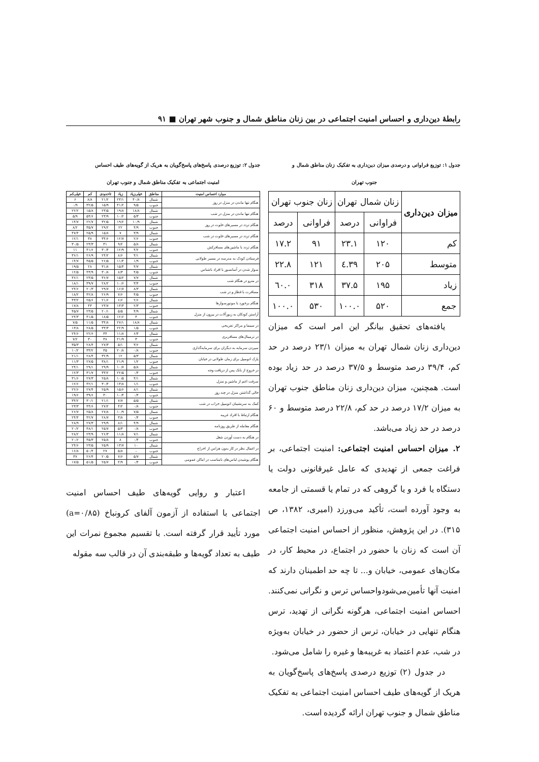رابطهٔ دین‌داری و احساس امنیت اجتماعی در بین زنان مناطق شمال و جنوب شهر تهران ■ ۹۱
جدول ۱: توزیع فراوانی و درصدی میزان دین‌داری به تفکیک زنان مناطق شمال و
جنوب تهران
| میزان دین‌داری | زنان شمال تهران | | زنان جنوب تهران | |
| --- | --- | --- | --- | --- |
| | فراوانی | درصد | فراوانی | درصد |
| کم | ۱۲۰ | ۲۳.۱ | ۹۱ | ۱۷.۲ |
| متوسط | ۲۰۵ | ۳۹.٤ | ۱۲۱ | ۲۲.۸ |
| زیاد | ۱۹۵ | ۳۷.۵ | ۳۱۸ | ٦۰.۰ |
| جمع | ۵۲۰ | ۱۰۰.۰ | ۵۳۰ | ۱۰۰.۰ |
یافته‌های تحقیق بیانگر این امر است که میزان دین‌داری زنان شمال تهران به میزان ۲۳/۱ درصد در حد کم، ۳۹/۴ درصد متوسط و ۳۷/۵ درصد در حد زیاد بوده است. همچنین، میزان دین‌داری زنان مناطق جنوب تهران به میزان ۱۷/۲ درصد در حد کم، ۲۲/۸ درصد متوسط و ۶۰ درصد در حد زیاد می‌باشد.
۲. میزان احساس امنیت اجتماعی: امنیت اجتماعی، بر فراغت جمعی از تهدیدی که عامل غیرقانونی دولت یا دستگاه یا فرد و یا گروهی که در تمام یا قسمتی از جامعه به وجود آورده است، تأکید می‌ورزد (امیری، ۱۳۸۲، ص ۳۱۵). در این پژوهش، منظور از احساس امنیت اجتماعی آن است که زنان با حضور در اجتماع، در محیط کار، در مکان‌های عمومی، خیابان و... تا چه حد اطمینان دارند که امنیت آنها تأمین‌می‌شودواحساس ترس و نگرانی نمی‌کنند. احساس امنیت اجتماعی، هرگونه نگرانی از تهدید، ترس هنگام تنهایی در خیابان، ترس از حضور در خیابان به‌ویژه در شب، عدم اعتماد به غریبه‌ها و غیره را شامل می‌شود.
در جدول (۲) توزیع درصدی پاسخ‌های پاسخ‌گویان به هریک از گویه‌های طیف احساس امنیت اجتماعی به تفکیک مناطق شمال و جنوب تهران ارائه گردیده است.
جدول ۲: توزیع درصدی پاسخ‌های پاسخ‌گویان به هریک از گویه‌های طیف احساس
امنیت اجتماعی به تفکیک مناطق شمال و جنوب تهران
| موارد احساس امنیت | مناطق | خیلی‌زیاد | زیاد | تاحدودی | کم | خیلی‌کم |
| --- | --- | --- | --- | --- | --- | --- |
| هنگام تنها ماندن در منزل در روز | شمال | ۴۰/۸ | ۲۳/۱ | ۲۱/۲ | ۸/۸ | ۶ |
| | جنوب | ۹/۵ | ۴۱/۲ | ۱۵/۹ | ۳۲/۵ | ۰/۹ |
| هنگام تنها ماندن در منزل در شب | شمال | ۱۸/۸ | ۱۹/۸ | ۲۳/۵ | ۱۵/۸ | ۲۲/۲ |
| | جنوب | ۵/۳ | ۱۰/۲ | ۲۳/۹ | ۵۴/۶ | ۵/۹ |
| هنگام تردد در مسیرهای خلوت در روز | شمال | ۱۰/۹ | ۱۹/۲ | ۳۲/۵ | ۲۲/۷ | ۱۴/۷ |
| | جنوب | ۴/۹ | ۲۲ | ۲۹/۲ | ۳۵/۷ | ۸/۲ |
| هنگام تردد در مسیرهای خلوت در شب | شمال | ۳/۹ | ۷ | ۱۵/۸ | ۲۵/۹ | ۴۷/۴ |
| | جنوب | ۲/۶ | ۱۲/۷ | ۳۴/۶ | ۳۸ | ۱۲/۱ |
| هنگام تردد با ماشین‌های مسافرکش | شمال | ۵/۸ | ۹/۲ | ۳۱ | ۲۳/۳ | ۳۰/۵ |
| | جنوب | ۴/۲ | ۱۲/۹ | ۳۰/۴ | ۴۱/۶ | ۱۱ |
| فرستادن کودک به مدرسه در مسیر طولانی | شمال | ۴/۱ | ۸/۶ | ۲۴/۲ | ۲۶/۹ | ۳۶/۱ |
| | جنوب | ۱/۹ | ۱۱/۴ | ۲۶/۵ | ۴۵/۵ | ۱۴/۷ |
| سوار شدن در آسانسور با افراد ناشناس | شمال | ۴/۷ | ۱۵/۴ | ۳۱/۸ | ۲۸ | ۱۹/۵ |
| | جنوب | ۴/۵ | ۸/۳ | ۳۰/۸ | ۴۳/۹ | ۱۲/۵ |
| در مترو در هنگام شب | شمال | ۷/۷ | ۱۵/۲ | ۳۶/۷ | ۲۳/۵ | ۳۶/۱ |
| | جنوب | ۳/۴ | ۱۰/۶ | ۲۸/۲ | ۳۹/۷ | ۱۸/۱ |
| مسافرت با قطار و در شب | شمال | ۸/۳ | ۱۶/۷ | ۲۹/۷ | ۲۰/۳ | ۲۴/۶ |
| | جنوب | ۴/۵ | ۷/۶ | ۲۶/۹ | ۴۲/۸ | ۱۸/۲ |
| هنگام برخورد با موتورسوارها | شمال | ۲/۶ | ۶/۶ | ۲۱/۶ | ۲۵/۶ | ۴۳/۲ |
| | جنوب | ۲/۳ | ۱۳/۳ | ۲۳/۷ | ۴۳ | ۱۷/۸ |
| آراستن کودکان به زیورآلات در بیرون از منزل | شمال | ۴/۹ | ۵/۵ | ۲۰/۱ | ۲۳/۵ | ۴۵/۷ |
| | جنوب | ۳ | ۱۲/۶ | ۱۸/۵ | ۴۱/۵ | ۲۴/۳ |
| در سینما و مراکز تفریحی | شمال | ۱۸/۸ | ۲۷/۱ | ۳۴/۸ | ۱۱/۵ | ۷/۵ |
| | جنوب | ۱/۵ | ۲۲/۹ | ۳۳/۳ | ۲۸/۵ | ۱۳/۸ |
| در ترمینال‌های مسافربری | شمال | ۶/۴ | ۱۱/۸ | ۳۴ | ۲۲/۶ | ۲۴/۶ |
| | جنوب | ۳ | ۲۱/۹ | ۳۸ | ۳۰ | ۷/۲ |
| سپردن سرمایه به دیگران برای سرمایه‌گذاری | شمال | ۳/۶ | ۵/۱ | ۲۷/۳ | ۲۸/۴ | ۳۵/۳ |
| | جنوب | ۰/۸ | ۲۰/۸ | ۳۵ | ۳۳/۲ | ۱۰/۲ |
| پارک اتومبیل برای زمان طولانی در خیابان | شمال | ۵/۳ | ۱۲ | ۳۲/۹ | ۲۸/۴ | ۲۱/۱ |
| | جنوب | ۱/۲ | ۲۱/۹ | ۳۸/۱ | ۲۷/۵ | ۱۱/۳ |
| در خروج از بانک پس از دریافت وجه | شمال | ۵/۸ | ۱۰/۷ | ۲۹/۹ | ۲۹/۱ | ۲۴/۱ |
| | جنوب | ۰/۴ | ۲۲/۵ | ۳۳/۲ | ۳۱/۷ | ۱۲/۳ |
| سرقت اعم از ماشین و منزل | شمال | ۴/۱ | ۱۰/۵ | ۲۵/۸ | ۲۷/۳ | ۳۱/۶ |
| | جنوب | ۱/۱ | ۱۳/۸ | ۳۰/۴ | ۴۲/۱ | ۱۲/۶ |
| خالی گذاشتن منزل در چند روز | شمال | ۸/۱ | ۱۵/۶ | ۲۵/۹ | ۲۷/۴ | ۲۲/۶ |
| | جنوب | ۰/۴ | ۱۰/۴ | ۳۰ | ۳۹/۶ | ۱۹/۶ |
| کمک به سرنشینان اتومبیل خراب در شب | شمال | ۵/۵ | ۷/۷ | ۲۱/۱ | ۳۰/۱ | ۳۴/۲ |
| | جنوب | ۰/۸ | ۴/۲ | ۲۷/۲ | ۴۴/۶ | ۲۳/۳ |
| هنگام ارتباط با افراد غریبه | شمال | ۷/۵ | ۱۰/۹ | ۲۷/۸ | ۲۵/۸ | ۲۶/۷ |
| | جنوب | ۰/۴ | ۳/۸ | ۲۸/۷ | ۴۲/۷ | ۲۴/۴ |
| هنگام معامله از طریق روزنامه | شمال | ۴/۹ | ۸/۱ | ۲۹/۹ | ۲۷/۳ | ۲۸/۹ |
| | جنوب | ۰/۸ | ۵/۳ | ۲۵/۷ | ۴۸/۱ | ۲۰/۲ |
| در هنگام به دست آوردن شغل | شمال | ۷/۱ | ۱۱/۸ | ۲۶/۳ | ۲۳/۹ | ۲۸/۲ |
| | جنوب | ۰/۴ | ۸ | ۲۵/۸ | ۴۵/۳ | ۲۰/۶ |
| در اعمال نظر در کار بدون هراس از اخراج | شمال | ۱۰ | ۱۳/۷ | ۲۵/۹ | ۲۳/۵ | ۲۴/۶ |
| | جنوب | – | ۵/۸ | ۲۷ | ۵۰/۴ | ۱۶/۸ |
| هنگام پوشیدن لباس‌های نامناسب در اماکن عمومی | شمال | ۵/۷ | ۷/۶ | ۲۰/۵ | ۲۶/۴ | ۳۷ |
| | جنوب | ۰/۴ | ۴/۹ | ۲۵/۷ | ۵۱/۵ | ۱۷/۵ |
اعتبار و روایی گویه‌های طیف احساس امنیت اجتماعی با استفاده از آزمون آلفای کرونباخ (a=۰/۸۵) مورد تأیید قرار گرفته است. با تقسیم مجموع نمرات این طیف به تعداد گویه‌ها و طبقه‌بندی آن در قالب سه مقوله